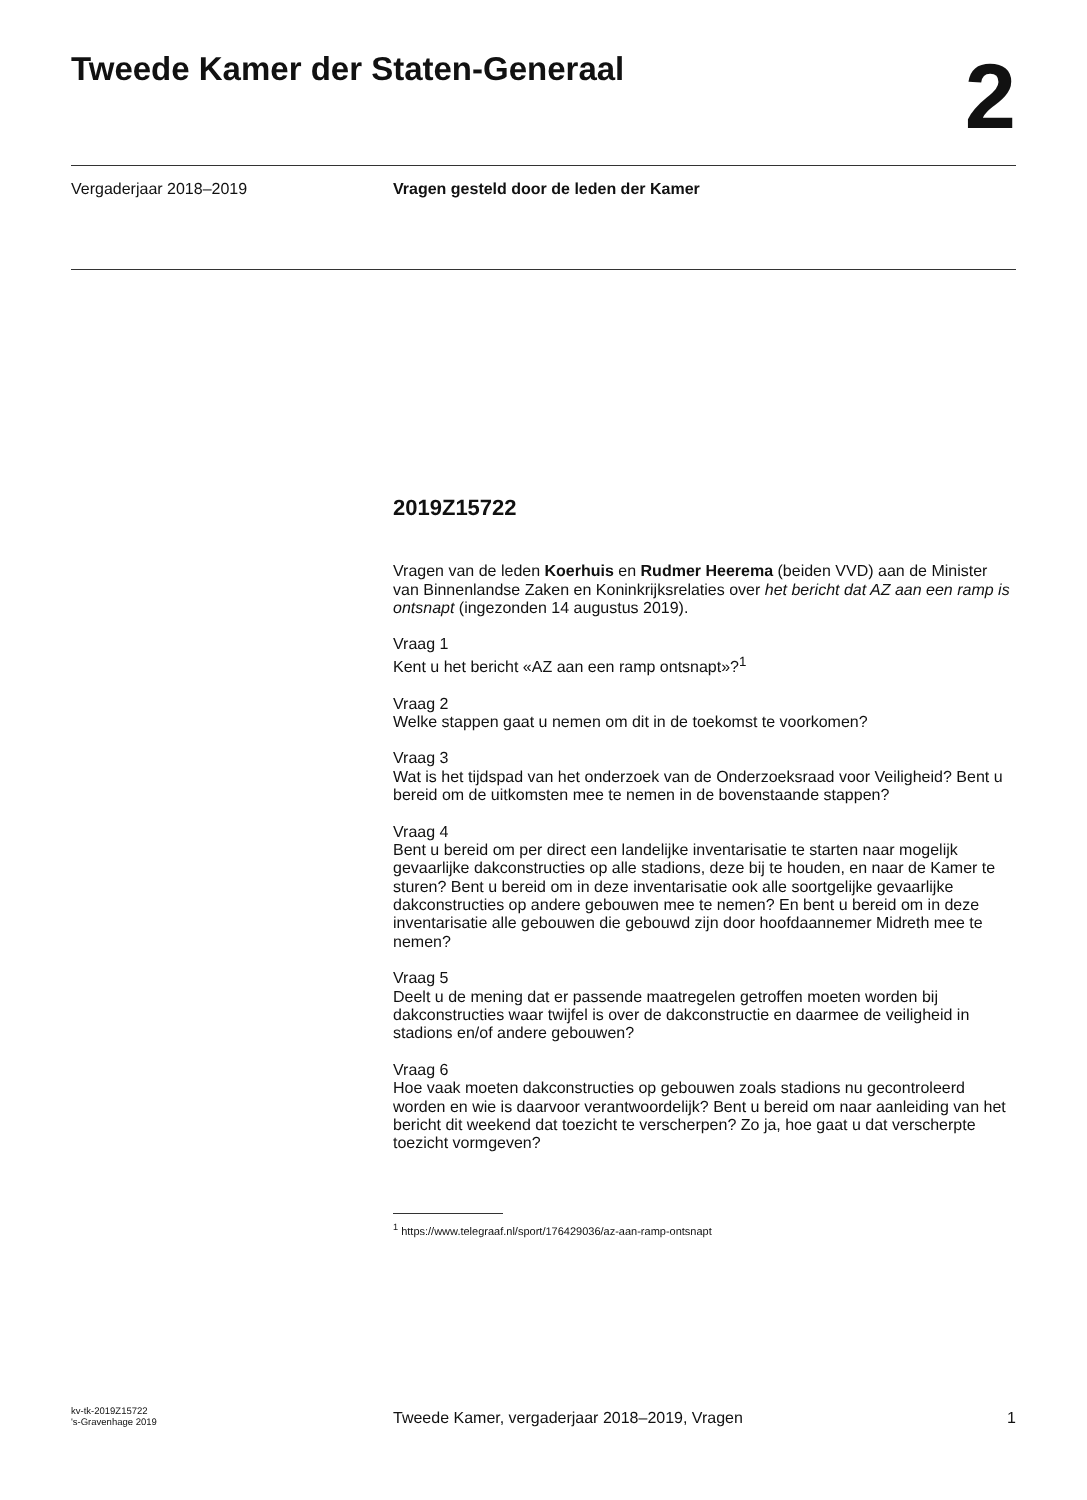Tweede Kamer der Staten-Generaal
2
Vergaderjaar 2018–2019 Vragen gesteld door de leden der Kamer
2019Z15722
Vragen van de leden Koerhuis en Rudmer Heerema (beiden VVD) aan de Minister van Binnenlandse Zaken en Koninkrijksrelaties over het bericht dat AZ aan een ramp is ontsnapt (ingezonden 14 augustus 2019).
Vraag 1
Kent u het bericht «AZ aan een ramp ontsnapt»?<sup>1</sup>
Vraag 2
Welke stappen gaat u nemen om dit in de toekomst te voorkomen?
Vraag 3
Wat is het tijdspad van het onderzoek van de Onderzoeksraad voor Veiligheid? Bent u bereid om de uitkomsten mee te nemen in de bovenstaande stappen?
Vraag 4
Bent u bereid om per direct een landelijke inventarisatie te starten naar mogelijk gevaarlijke dakconstructies op alle stadions, deze bij te houden, en naar de Kamer te sturen? Bent u bereid om in deze inventarisatie ook alle soortgelijke gevaarlijke dakconstructies op andere gebouwen mee te nemen? En bent u bereid om in deze inventarisatie alle gebouwen die gebouwd zijn door hoofdaannemer Midreth mee te nemen?
Vraag 5
Deelt u de mening dat er passende maatregelen getroffen moeten worden bij dakconstructies waar twijfel is over de dakconstructie en daarmee de veiligheid in stadions en/of andere gebouwen?
Vraag 6
Hoe vaak moeten dakconstructies op gebouwen zoals stadions nu gecontroleerd worden en wie is daarvoor verantwoordelijk? Bent u bereid om naar aanleiding van het bericht dit weekend dat toezicht te verscherpen? Zo ja, hoe gaat u dat verscherpte toezicht vormgeven?
<sup>1</sup> https://www.telegraaf.nl/sport/176429036/az-aan-ramp-ontsnapt
kv-tk-2019Z15722
's-Gravenhage 2019
Tweede Kamer, vergaderjaar 2018–2019, Vragen
1